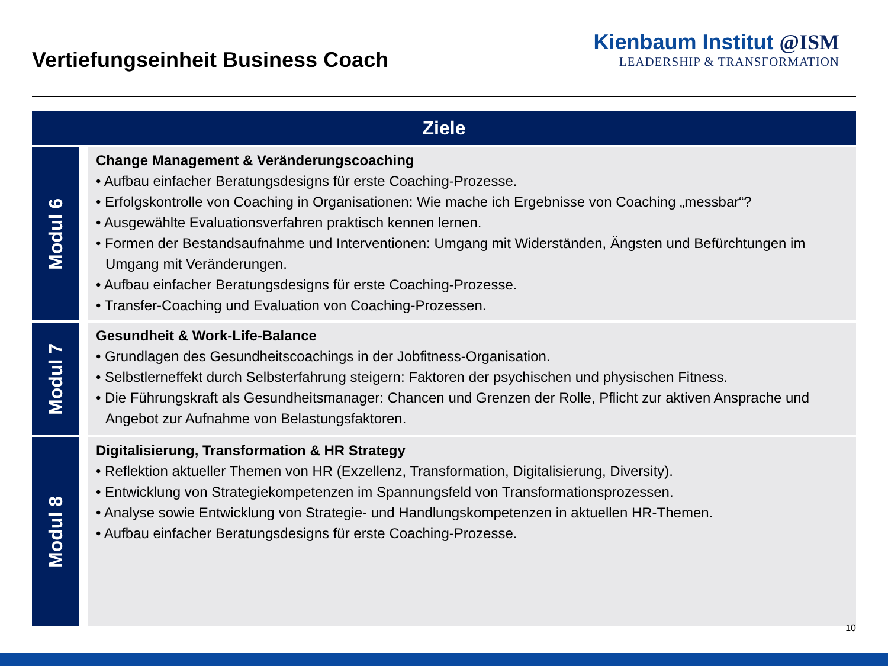Vertiefungseinheit Business Coach
Kienbaum Institut @ISM
LEADERSHIP & TRANSFORMATION
| Ziele | |
| --- | --- |
| Modul 6 | Change Management & Veränderungscoaching • Aufbau einfacher Beratungsdesigns für erste Coaching-Prozesse. • Erfolgskontrolle von Coaching in Organisationen: Wie mache ich Ergebnisse von Coaching „messbar“? • Ausgewählte Evaluationsverfahren praktisch kennen lernen. • Formen der Bestandsaufnahme und Interventionen: Umgang mit Widerständen, Ängsten und Befürchtungen im Umgang mit Veränderungen. • Aufbau einfacher Beratungsdesigns für erste Coaching-Prozesse. • Transfer-Coaching und Evaluation von Coaching-Prozessen. |
| Modul 7 | Gesundheit & Work-Life-Balance • Grundlagen des Gesundheitscoachings in der Jobfitness-Organisation. • Selbstlerneffekt durch Selbsterfahrung steigern: Faktoren der psychischen und physischen Fitness. • Die Führungskraft als Gesundheitsmanager: Chancen und Grenzen der Rolle, Pflicht zur aktiven Ansprache und Angebot zur Aufnahme von Belastungsfaktoren. |
| Modul 8 | Digitalisierung, Transformation & HR Strategy • Reflektion aktueller Themen von HR (Exzellenz, Transformation, Digitalisierung, Diversity). • Entwicklung von Strategiekompetenzen im Spannungsfeld von Transformationsprozessen. • Analyse sowie Entwicklung von Strategie- und Handlungskompetenzen in aktuellen HR-Themen. • Aufbau einfacher Beratungsdesigns für erste Coaching-Prozesse. |
10